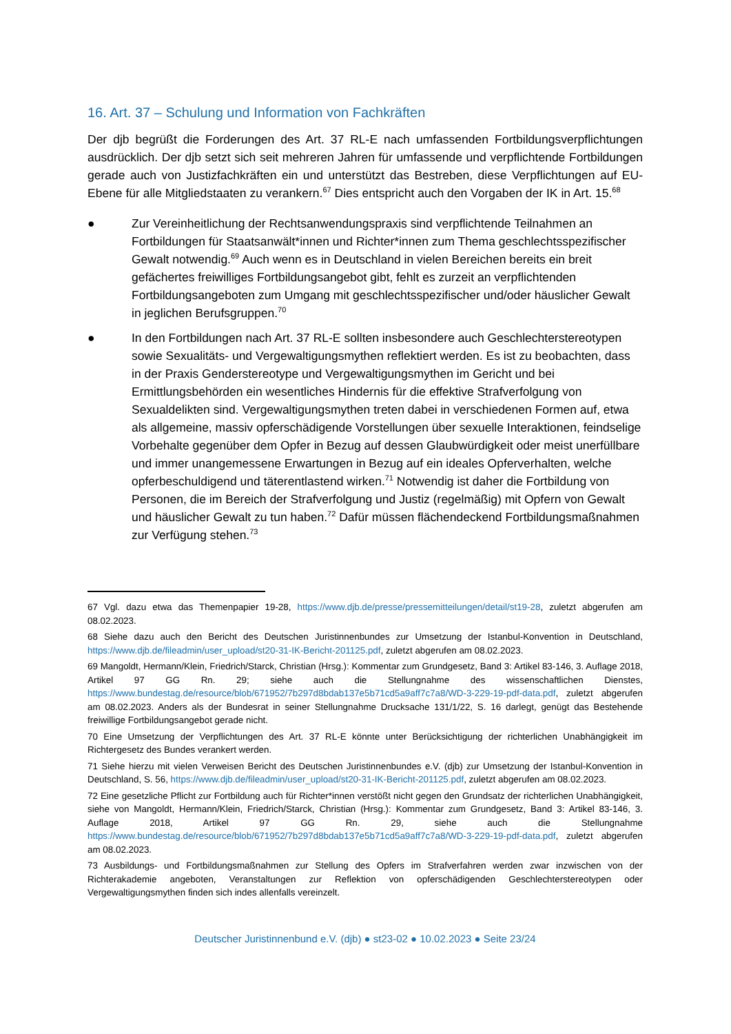16. Art. 37 – Schulung und Information von Fachkräften
Der djb begrüßt die Forderungen des Art. 37 RL-E nach umfassenden Fortbildungsverpflichtungen ausdrücklich. Der djb setzt sich seit mehreren Jahren für umfassende und verpflichtende Fortbildungen gerade auch von Justizfachkräften ein und unterstützt das Bestreben, diese Verpflichtungen auf EU-Ebene für alle Mitgliedstaaten zu verankern.<sup>67</sup> Dies entspricht auch den Vorgaben der IK in Art. 15.<sup>68</sup>
● Zur Vereinheitlichung der Rechtsanwendungspraxis sind verpflichtende Teilnahmen an Fortbildungen für Staatsanwält*innen und Richter*innen zum Thema geschlechtsspezifischer Gewalt notwendig.<sup>69</sup> Auch wenn es in Deutschland in vielen Bereichen bereits ein breit gefächertes freiwilliges Fortbildungsangebot gibt, fehlt es zurzeit an verpflichtenden Fortbildungsangeboten zum Umgang mit geschlechtsspezifischer und/oder häuslicher Gewalt in jeglichen Berufsgruppen.<sup>70</sup>
● In den Fortbildungen nach Art. 37 RL-E sollten insbesondere auch Geschlechterstereotypen sowie Sexualitäts- und Vergewaltigungsmythen reflektiert werden. Es ist zu beobachten, dass in der Praxis Genderstereotype und Vergewaltigungsmythen im Gericht und bei Ermittlungsbehörden ein wesentliches Hindernis für die effektive Strafverfolgung von Sexualdelikten sind. Vergewaltigungsmythen treten dabei in verschiedenen Formen auf, etwa als allgemeine, massiv opferschädigende Vorstellungen über sexuelle Interaktionen, feindselige Vorbehalte gegenüber dem Opfer in Bezug auf dessen Glaubwürdigkeit oder meist unerfüllbare und immer unangemessene Erwartungen in Bezug auf ein ideales Opferverhalten, welche opferbeschuldigend und täterentlastend wirken.<sup>71</sup> Notwendig ist daher die Fortbildung von Personen, die im Bereich der Strafverfolgung und Justiz (regelmäßig) mit Opfern von Gewalt und häuslicher Gewalt zu tun haben.<sup>72</sup> Dafür müssen flächendeckend Fortbildungsmaßnahmen zur Verfügung stehen.<sup>73</sup>
67 Vgl. dazu etwa das Themenpapier 19-28, https://www.djb.de/presse/pressemitteilungen/detail/st19-28, zuletzt abgerufen am 08.02.2023.
68 Siehe dazu auch den Bericht des Deutschen Juristinnenbundes zur Umsetzung der Istanbul-Konvention in Deutschland, https://www.djb.de/fileadmin/user_upload/st20-31-IK-Bericht-201125.pdf, zuletzt abgerufen am 08.02.2023.
69 Mangoldt, Hermann/Klein, Friedrich/Starck, Christian (Hrsg.): Kommentar zum Grundgesetz, Band 3: Artikel 83-146, 3. Auflage 2018, Artikel 97 GG Rn. 29; siehe auch die Stellungnahme des wissenschaftlichen Dienstes, https://www.bundestag.de/resource/blob/671952/7b297d8bdab137e5b71cd5a9aff7c7a8/WD-3-229-19-pdf-data.pdf, zuletzt abgerufen am 08.02.2023. Anders als der Bundesrat in seiner Stellungnahme Drucksache 131/1/22, S. 16 darlegt, genügt das Bestehende freiwillige Fortbildungsangebot gerade nicht.
70 Eine Umsetzung der Verpflichtungen des Art. 37 RL-E könnte unter Berücksichtigung der richterlichen Unabhängigkeit im Richtergesetz des Bundes verankert werden.
71 Siehe hierzu mit vielen Verweisen Bericht des Deutschen Juristinnenbundes e.V. (djb) zur Umsetzung der Istanbul-Konvention in Deutschland, S. 56, https://www.djb.de/fileadmin/user_upload/st20-31-IK-Bericht-201125.pdf, zuletzt abgerufen am 08.02.2023.
72 Eine gesetzliche Pflicht zur Fortbildung auch für Richter*innen verstößt nicht gegen den Grundsatz der richterlichen Unabhängigkeit, siehe von Mangoldt, Hermann/Klein, Friedrich/Starck, Christian (Hrsg.): Kommentar zum Grundgesetz, Band 3: Artikel 83-146, 3. Auflage 2018, Artikel 97 GG Rn. 29, siehe auch die Stellungnahme https://www.bundestag.de/resource/blob/671952/7b297d8bdab137e5b71cd5a9aff7c7a8/WD-3-229-19-pdf-data.pdf, zuletzt abgerufen am 08.02.2023.
73 Ausbildungs- und Fortbildungsmaßnahmen zur Stellung des Opfers im Strafverfahren werden zwar inzwischen von der Richterakademie angeboten, Veranstaltungen zur Reflektion von opferschädigenden Geschlechterstereotypen oder Vergewaltigungsmythen finden sich indes allenfalls vereinzelt.
Deutscher Juristinnenbund e.V. (djb) ● st23-02 ● 10.02.2023 ● Seite 23/24